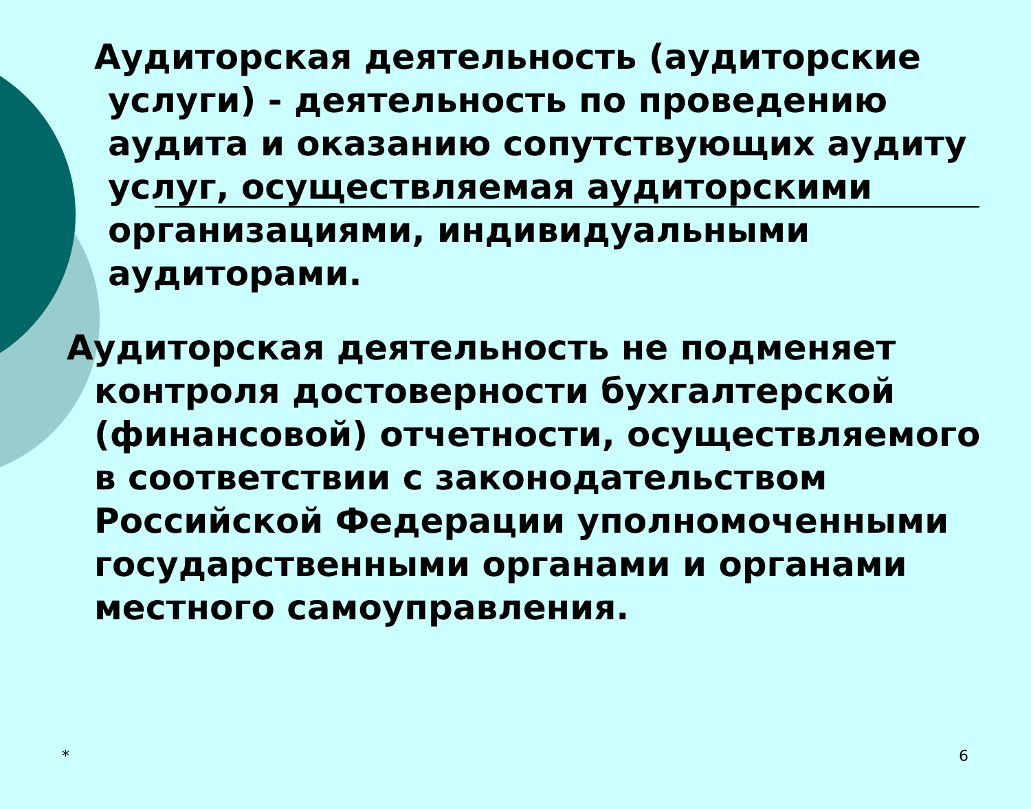Аудиторская деятельность (аудиторские услуги) - деятельность по проведению аудита и оказанию сопутствующих аудиту услуг, осуществляемая аудиторскими организациями, индивидуальными аудиторами.
Аудиторская деятельность не подменяет контроля достоверности бухгалтерской (финансовой) отчетности, осуществляемого в соответствии с законодательством Российской Федерации уполномоченными государственными органами и органами местного самоуправления.
* 6